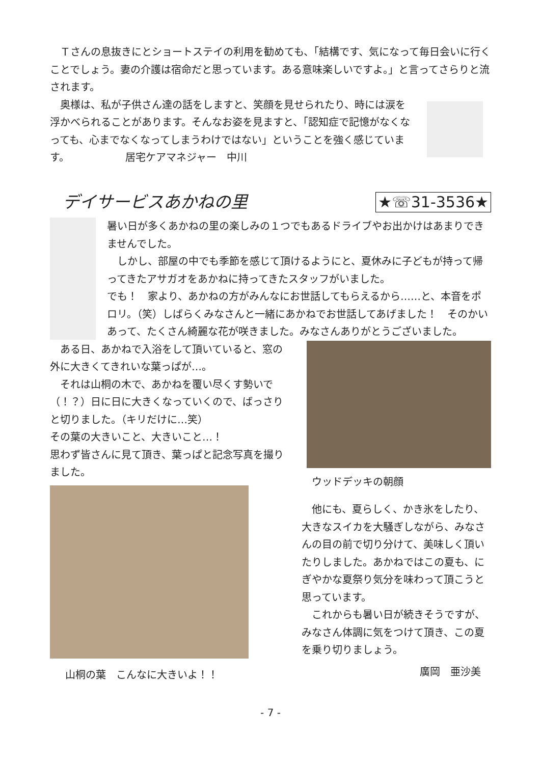Ｔさんの息抜きにとショートステイの利用を勧めても、「結構です、気になって毎日会いに行くことでしょう。妻の介護は宿命だと思っています。ある意味楽しいですよ。」と言ってさらりと流されます。
　奥様は、私が子供さん達の話をしますと、笑顔を見せられたり、時には涙を浮かべられることがあります。そんなお姿を見ますと、「認知症で記憶がなくなっても、心までなくなってしまうわけではない」ということを強く感じています。　　　　　　居宅ケアマネジャー　中川
デイサービスあかねの里 ★☏31-3536★
暑い日が多くあかねの里の楽しみの１つでもあるドライブやお出かけはあまりできませんでした。
　しかし、部屋の中でも季節を感じて頂けるようにと、夏休みに子どもが持って帰ってきたアサガオをあかねに持ってきたスタッフがいました。
でも！　家より、あかねの方がみんなにお世話してもらえるから……と、本音をポロリ。（笑）しばらくみなさんと一緒にあかねでお世話してあげました！　そのかいあって、たくさん綺麗な花が咲きました。みなさんありがとうございました。
　ある日、あかねで入浴をして頂いていると、窓の外に大きくてきれいな葉っぱが…。
　それは山桐の木で、あかねを覆い尽くす勢いで（！？）日に日に大きくなっていくので、ばっさりと切りました。（キリだけに…笑）
その葉の大きいこと、大きいこと…！
思わず皆さんに見て頂き、葉っぱと記念写真を撮りました。
山桐の葉　こんなに大きいよ！！
ウッドデッキの朝顔
　他にも、夏らしく、かき氷をしたり、大きなスイカを大騒ぎしながら、みなさんの目の前で切り分けて、美味しく頂いたりしました。あかねではこの夏も、にぎやかな夏祭り気分を味わって頂こうと思っています。
　これからも暑い日が続きそうですが、みなさん体調に気をつけて頂き、この夏を乗り切りましょう。
廣岡　亜沙美
- 7 -